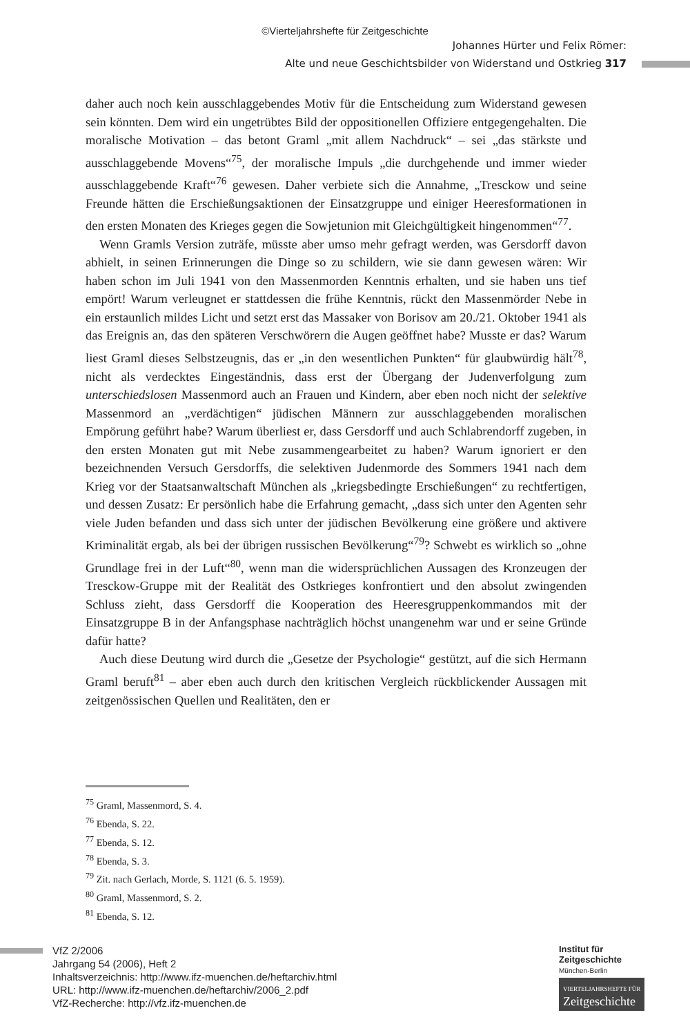©Vierteljahrshefte für Zeitgeschichte
Johannes Hürter und Felix Römer:
Alte und neue Geschichtsbilder von Widerstand und Ostkrieg 317
daher auch noch kein ausschlaggebendes Motiv für die Entscheidung zum Widerstand gewesen sein könnten. Dem wird ein ungetrübtes Bild der oppositionellen Offiziere entgegengehalten. Die moralische Motivation – das betont Graml „mit allem Nachdruck“ – sei „das stärkste und ausschlaggebende Movens“<sup>75</sup>, der moralische Impuls „die durchgehende und immer wieder ausschlaggebende Kraft“<sup>76</sup> gewesen. Daher verbiete sich die Annahme, „Tresckow und seine Freunde hätten die Erschießungsaktionen der Einsatzgruppe und einiger Heeresformationen in den ersten Monaten des Krieges gegen die Sowjetunion mit Gleichgültigkeit hingenommen“<sup>77</sup>.
Wenn Gramls Version zuträfe, müsste aber umso mehr gefragt werden, was Gersdorff davon abhielt, in seinen Erinnerungen die Dinge so zu schildern, wie sie dann gewesen wären: Wir haben schon im Juli 1941 von den Massenmorden Kenntnis erhalten, und sie haben uns tief empört! Warum verleugnet er stattdessen die frühe Kenntnis, rückt den Massenmörder Nebe in ein erstaunlich mildes Licht und setzt erst das Massaker von Borisov am 20./21. Oktober 1941 als das Ereignis an, das den späteren Verschwörern die Augen geöffnet habe? Musste er das? Warum liest Graml dieses Selbstzeugnis, das er „in den wesentlichen Punkten“ für glaubwürdig hält<sup>78</sup>, nicht als verdecktes Eingeständnis, dass erst der Übergang der Judenverfolgung zum unterschiedslosen Massenmord auch an Frauen und Kindern, aber eben noch nicht der selektive Massenmord an „verdächtigen“ jüdischen Männern zur ausschlaggebenden moralischen Empörung geführt habe? Warum überliest er, dass Gersdorff und auch Schlabrendorff zugeben, in den ersten Monaten gut mit Nebe zusammengearbeitet zu haben? Warum ignoriert er den bezeichnenden Versuch Gersdorffs, die selektiven Judenmorde des Sommers 1941 nach dem Krieg vor der Staatsanwaltschaft München als „kriegsbedingte Erschießungen“ zu rechtfertigen, und dessen Zusatz: Er persönlich habe die Erfahrung gemacht, „dass sich unter den Agenten sehr viele Juden befanden und dass sich unter der jüdischen Bevölkerung eine größere und aktivere Kriminalität ergab, als bei der übrigen russischen Bevölkerung“<sup>79</sup>? Schwebt es wirklich so „ohne Grundlage frei in der Luft“<sup>80</sup>, wenn man die widersprüchlichen Aussagen des Kronzeugen der Tresckow-Gruppe mit der Realität des Ostkrieges konfrontiert und den absolut zwingenden Schluss zieht, dass Gersdorff die Kooperation des Heeresgruppenkommandos mit der Einsatzgruppe B in der Anfangsphase nachträglich höchst unangenehm war und er seine Gründe dafür hatte?
Auch diese Deutung wird durch die „Gesetze der Psychologie“ gestützt, auf die sich Hermann Graml beruft<sup>81</sup> – aber eben auch durch den kritischen Vergleich rückblickender Aussagen mit zeitgenössischen Quellen und Realitäten, den er
<sup>75</sup> Graml, Massenmord, S. 4.
<sup>76</sup> Ebenda, S. 22.
<sup>77</sup> Ebenda, S. 12.
<sup>78</sup> Ebenda, S. 3.
<sup>79</sup> Zit. nach Gerlach, Morde, S. 1121 (6. 5. 1959).
<sup>80</sup> Graml, Massenmord, S. 2.
<sup>81</sup> Ebenda, S. 12.
VfZ 2/2006
Jahrgang 54 (2006), Heft 2
Inhaltsverzeichnis: http://www.ifz-muenchen.de/heftarchiv.html
URL: http://www.ifz-muenchen.de/heftarchiv/2006_2.pdf
VfZ-Recherche: http://vfz.ifz-muenchen.de
Institut für
Zeitgeschichte
München-Berlin
VIERTELJAHRSHEFTE FÜR
Zeitgeschichte